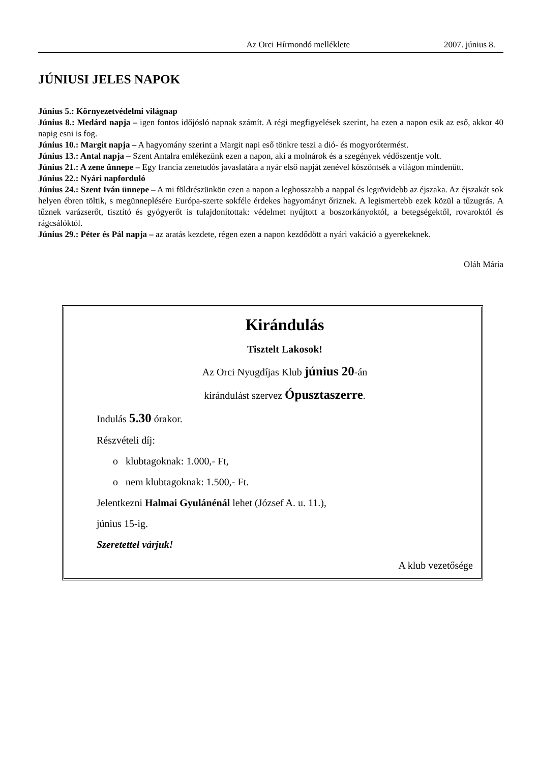Az Orci Hírmondó melléklete 2007. június 8.
JÚNIUSI JELES NAPOK
Június 5.: Környezetvédelmi világnap
Június 8.: Medárd napja – igen fontos időjósló napnak számít. A régi megfigyelések szerint, ha ezen a napon esik az eső, akkor 40 napig esni is fog.
Június 10.: Margit napja – A hagyomány szerint a Margit napi eső tönkre teszi a dió- és mogyorótermést.
Június 13.: Antal napja – Szent Antalra emlékezünk ezen a napon, aki a molnárok és a szegények védőszentje volt.
Június 21.: A zene ünnepe – Egy francia zenetudós javaslatára a nyár első napját zenével köszöntsék a világon mindenütt.
Június 22.: Nyári napforduló
Június 24.: Szent Iván ünnepe – A mi földrészünkön ezen a napon a leghosszabb a nappal és legrövidebb az éjszaka. Az éjszakát sok helyen ébren töltik, s megünneplésére Európa-szerte sokféle érdekes hagyományt őriznek. A legismertebb ezek közül a tűzugrás. A tűznek varázserőt, tisztító és gyógyerőt is tulajdonítottak: védelmet nyújtott a boszorkányoktól, a betegségektől, rovaroktól és rágcsálóktól.
Június 29.: Péter és Pál napja – az aratás kezdete, régen ezen a napon kezdődött a nyári vakáció a gyerekeknek.
Oláh Mária
Kirándulás
Tisztelt Lakosok!
Az Orci Nyugdíjas Klub június 20-án
kirándulást szervez Ópusztaszerre.
Indulás 5.30 órakor.
Részvételi díj:
o klubtagoknak: 1.000,- Ft,
o nem klubtagoknak: 1.500,- Ft.
Jelentkezni Halmai Gyulánénál lehet (József A. u. 11.),
június 15-ig.
Szeretettel várjuk!
A klub vezetősége